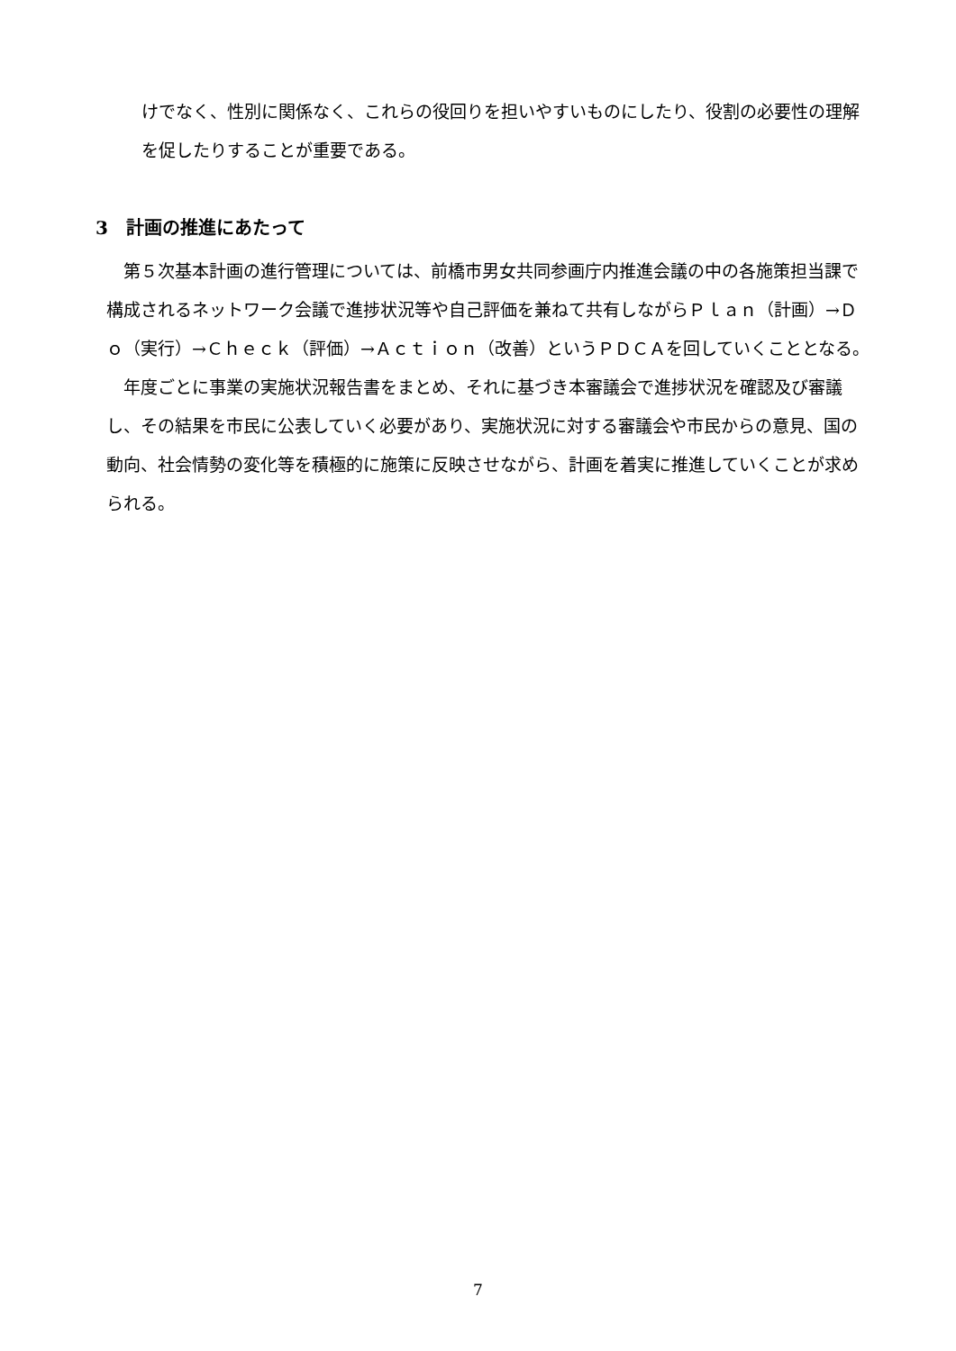けでなく、性別に関係なく、これらの役回りを担いやすいものにしたり、役割の必要性の理解を促したりすることが重要である。
3　計画の推進にあたって
　第５次基本計画の進行管理については、前橋市男女共同参画庁内推進会議の中の各施策担当課で構成されるネットワーク会議で進捗状況等や自己評価を兼ねて共有しながらＰｌａｎ（計画）→Ｄｏ（実行）→Ｃｈｅｃｋ（評価）→Ａｃｔｉｏｎ（改善）というＰＤＣＡを回していくこととなる。
　年度ごとに事業の実施状況報告書をまとめ、それに基づき本審議会で進捗状況を確認及び審議し、その結果を市民に公表していく必要があり、実施状況に対する審議会や市民からの意見、国の動向、社会情勢の変化等を積極的に施策に反映させながら、計画を着実に推進していくことが求められる。
7